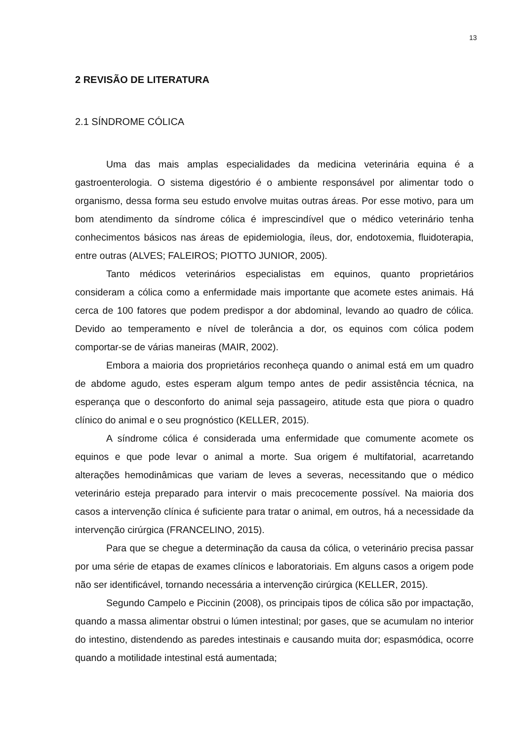13
2 REVISÃO DE LITERATURA
2.1 SÍNDROME CÓLICA
Uma das mais amplas especialidades da medicina veterinária equina é a gastroenterologia. O sistema digestório é o ambiente responsável por alimentar todo o organismo, dessa forma seu estudo envolve muitas outras áreas. Por esse motivo, para um bom atendimento da síndrome cólica é imprescindível que o médico veterinário tenha conhecimentos básicos nas áreas de epidemiologia, íleus, dor, endotoxemia, fluidoterapia, entre outras (ALVES; FALEIROS; PIOTTO JUNIOR, 2005).
Tanto médicos veterinários especialistas em equinos, quanto proprietários consideram a cólica como a enfermidade mais importante que acomete estes animais. Há cerca de 100 fatores que podem predispor a dor abdominal, levando ao quadro de cólica. Devido ao temperamento e nível de tolerância a dor, os equinos com cólica podem comportar-se de várias maneiras (MAIR, 2002).
Embora a maioria dos proprietários reconheça quando o animal está em um quadro de abdome agudo, estes esperam algum tempo antes de pedir assistência técnica, na esperança que o desconforto do animal seja passageiro, atitude esta que piora o quadro clínico do animal e o seu prognóstico (KELLER, 2015).
A síndrome cólica é considerada uma enfermidade que comumente acomete os equinos e que pode levar o animal a morte. Sua origem é multifatorial, acarretando alterações hemodinâmicas que variam de leves a severas, necessitando que o médico veterinário esteja preparado para intervir o mais precocemente possível. Na maioria dos casos a intervenção clínica é suficiente para tratar o animal, em outros, há a necessidade da intervenção cirúrgica (FRANCELINO, 2015).
Para que se chegue a determinação da causa da cólica, o veterinário precisa passar por uma série de etapas de exames clínicos e laboratoriais. Em alguns casos a origem pode não ser identificável, tornando necessária a intervenção cirúrgica (KELLER, 2015).
Segundo Campelo e Piccinin (2008), os principais tipos de cólica são por impactação, quando a massa alimentar obstrui o lúmen intestinal; por gases, que se acumulam no interior do intestino, distendendo as paredes intestinais e causando muita dor; espasmódica, ocorre quando a motilidade intestinal está aumentada;